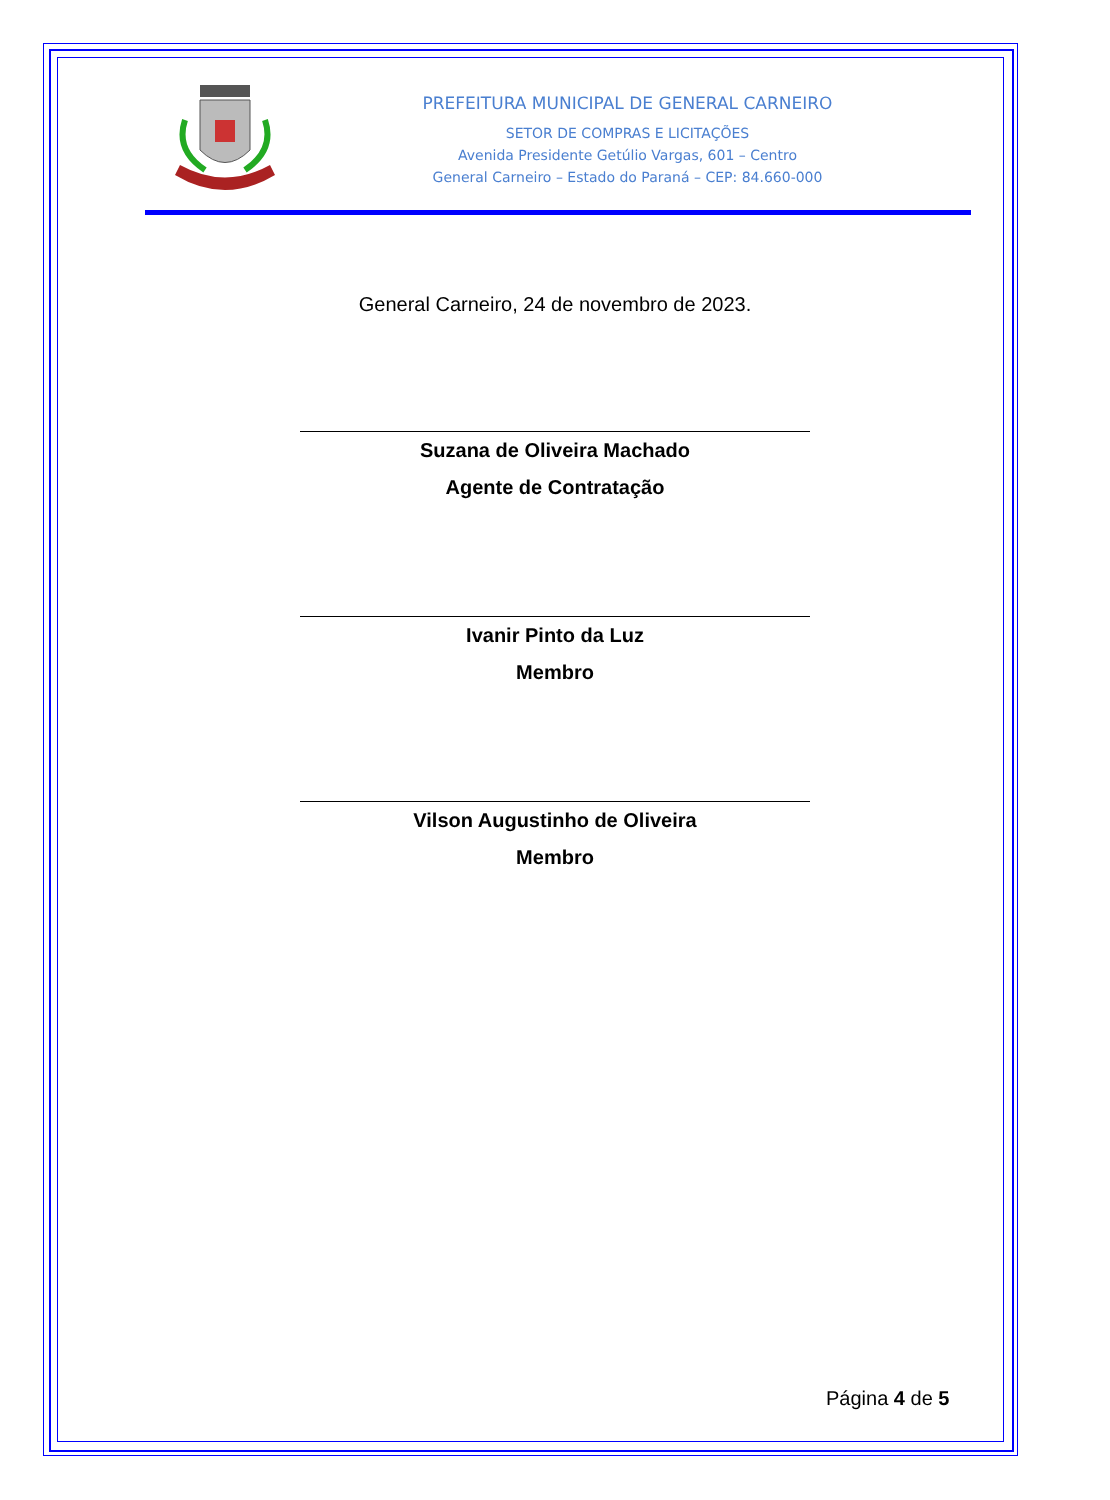PREFEITURA MUNICIPAL DE GENERAL CARNEIRO
SETOR DE COMPRAS E LICITAÇÕES
Avenida Presidente Getúlio Vargas, 601 – Centro
General Carneiro – Estado do Paraná – CEP: 84.660-000
General Carneiro, 24 de novembro de 2023.
Suzana de Oliveira Machado
Agente de Contratação
Ivanir Pinto da Luz
Membro
Vilson Augustinho de Oliveira
Membro
Página 4 de 5